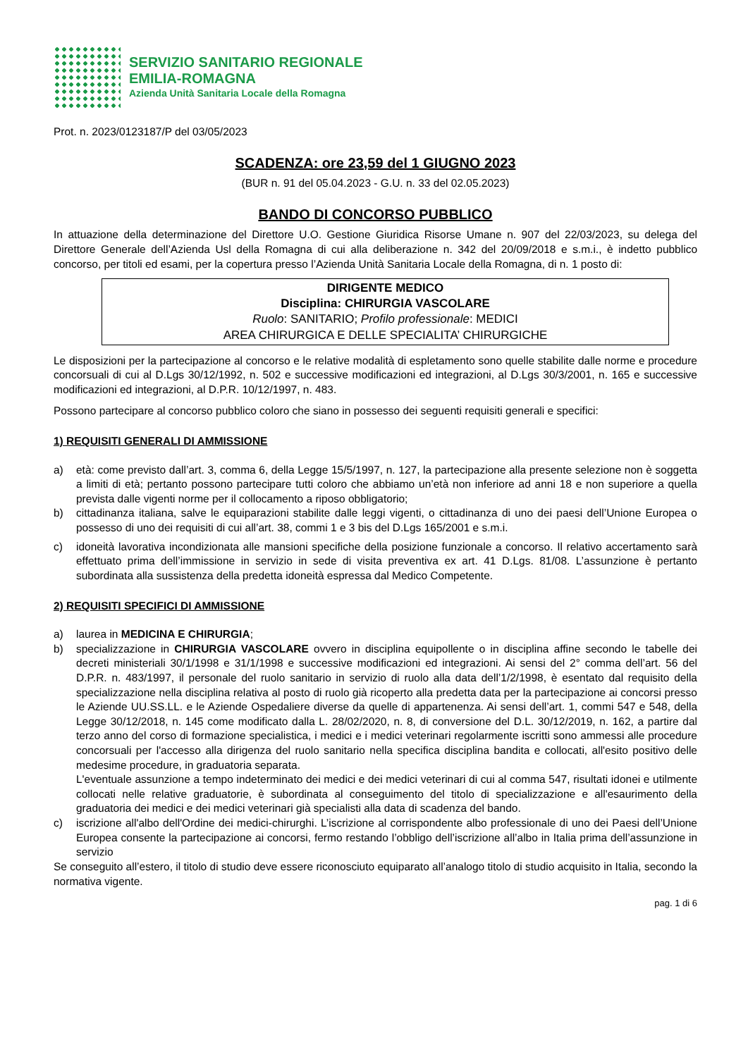SERVIZIO SANITARIO REGIONALE
EMILIA-ROMAGNA
Azienda Unità Sanitaria Locale della Romagna
Prot. n. 2023/0123187/P del 03/05/2023
SCADENZA: ore 23,59 del 1 GIUGNO 2023
(BUR n. 91 del 05.04.2023 - G.U. n. 33 del 02.05.2023)
BANDO DI CONCORSO PUBBLICO
In attuazione della determinazione del Direttore U.O. Gestione Giuridica Risorse Umane n. 907 del 22/03/2023, su delega del Direttore Generale dell’Azienda Usl della Romagna di cui alla deliberazione n. 342 del 20/09/2018 e s.m.i., è indetto pubblico concorso, per titoli ed esami, per la copertura presso l’Azienda Unità Sanitaria Locale della Romagna, di n. 1 posto di:
DIRIGENTE MEDICO
Disciplina: CHIRURGIA VASCOLARE
Ruolo: SANITARIO; Profilo professionale: MEDICI
AREA CHIRURGICA E DELLE SPECIALITA’ CHIRURGICHE
Le disposizioni per la partecipazione al concorso e le relative modalità di espletamento sono quelle stabilite dalle norme e procedure concorsuali di cui al D.Lgs 30/12/1992, n. 502 e successive modificazioni ed integrazioni, al D.Lgs 30/3/2001, n. 165 e successive modificazioni ed integrazioni, al D.P.R. 10/12/1997, n. 483.
Possono partecipare al concorso pubblico coloro che siano in possesso dei seguenti requisiti generali e specifici:
1) REQUISITI GENERALI DI AMMISSIONE
a) età: come previsto dall’art. 3, comma 6, della Legge 15/5/1997, n. 127, la partecipazione alla presente selezione non è soggetta a limiti di età; pertanto possono partecipare tutti coloro che abbiamo un’età non inferiore ad anni 18 e non superiore a quella prevista dalle vigenti norme per il collocamento a riposo obbligatorio;
b) cittadinanza italiana, salve le equiparazioni stabilite dalle leggi vigenti, o cittadinanza di uno dei paesi dell’Unione Europea o possesso di uno dei requisiti di cui all’art. 38, commi 1 e 3 bis del D.Lgs 165/2001 e s.m.i.
c) idoneità lavorativa incondizionata alle mansioni specifiche della posizione funzionale a concorso. Il relativo accertamento sarà effettuato prima dell’immissione in servizio in sede di visita preventiva ex art. 41 D.Lgs. 81/08. L’assunzione è pertanto subordinata alla sussistenza della predetta idoneità espressa dal Medico Competente.
2) REQUISITI SPECIFICI DI AMMISSIONE
a) laurea in MEDICINA E CHIRURGIA;
b) specializzazione in CHIRURGIA VASCOLARE ovvero in disciplina equipollente o in disciplina affine secondo le tabelle dei decreti ministeriali 30/1/1998 e 31/1/1998 e successive modificazioni ed integrazioni. Ai sensi del 2° comma dell’art. 56 del D.P.R. n. 483/1997, il personale del ruolo sanitario in servizio di ruolo alla data dell’1/2/1998, è esentato dal requisito della specializzazione nella disciplina relativa al posto di ruolo già ricoperto alla predetta data per la partecipazione ai concorsi presso le Aziende UU.SS.LL. e le Aziende Ospedaliere diverse da quelle di appartenenza. Ai sensi dell’art. 1, commi 547 e 548, della Legge 30/12/2018, n. 145 come modificato dalla L. 28/02/2020, n. 8, di conversione del D.L. 30/12/2019, n. 162, a partire dal terzo anno del corso di formazione specialistica, i medici e i medici veterinari regolarmente iscritti sono ammessi alle procedure concorsuali per l'accesso alla dirigenza del ruolo sanitario nella specifica disciplina bandita e collocati, all'esito positivo delle medesime procedure, in graduatoria separata.
L'eventuale assunzione a tempo indeterminato dei medici e dei medici veterinari di cui al comma 547, risultati idonei e utilmente collocati nelle relative graduatorie, è subordinata al conseguimento del titolo di specializzazione e all'esaurimento della graduatoria dei medici e dei medici veterinari già specialisti alla data di scadenza del bando.
c) iscrizione all'albo dell'Ordine dei medici-chirurghi. L’iscrizione al corrispondente albo professionale di uno dei Paesi dell’Unione Europea consente la partecipazione ai concorsi, fermo restando l’obbligo dell’iscrizione all’albo in Italia prima dell’assunzione in servizio
Se conseguito all’estero, il titolo di studio deve essere riconosciuto equiparato all’analogo titolo di studio acquisito in Italia, secondo la normativa vigente.
pag. 1 di 6